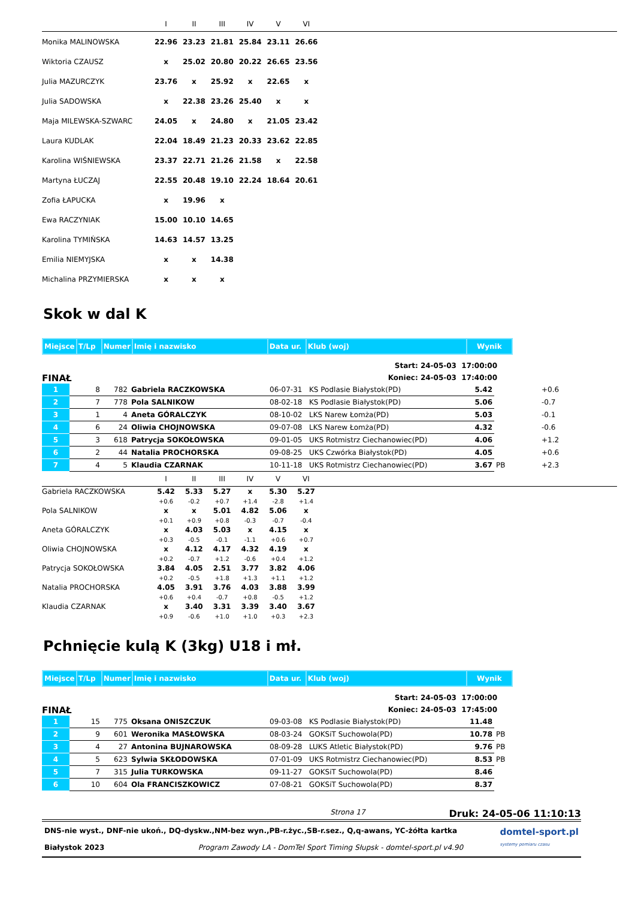| | I | II | III | IV | V | VI | |
| --- | --- | --- | --- | --- | --- | --- | --- |
| Monika MALINOWSKA | 22.96 | 23.23 | 21.81 | 25.84 | 23.11 | 26.66 | |
| Wiktoria CZAUSZ | x | 25.02 | 20.80 | 20.22 | 26.65 | 23.56 | |
| Julia MAZURCZYK | 23.76 | x | 25.92 | x | 22.65 | x | |
| Julia SADOWSKA | x | 22.38 | 23.26 | 25.40 | x | x | |
| Maja MILEWSKA-SZWARC | 24.05 | x | 24.80 | x | 21.05 | 23.42 | |
| Laura KUDLAK | 22.04 | 18.49 | 21.23 | 20.33 | 23.62 | 22.85 | |
| Karolina WIŚNIEWSKA | 23.37 | 22.71 | 21.26 | 21.58 | x | 22.58 | |
| Martyna ŁUCZAJ | 22.55 | 20.48 | 19.10 | 22.24 | 18.64 | 20.61 | |
| Zofia ŁAPUCKA | x | 19.96 | x | | | | |
| Ewa RACZYNIAK | 15.00 | 10.10 | 14.65 | | | | |
| Karolina TYMIŃSKA | 14.63 | 14.57 | 13.25 | | | | |
| Emilia NIEMYJSKA | x | x | 14.38 | | | | |
| Michalina PRZYMIERSKA | x | x | x | | | | |
Skok w dal K
| Miejsce | T/Lp | Numer | Imię i nazwisko | Data ur. | Klub (woj) | Wynik |
FINAŁ
Start: 24-05-03 17:00:00
Koniec: 24-05-03 17:40:00
| 1 | 8 | 782 | Gabriela RACZKOWSKA | 06-07-31 | KS Podlasie Białystok(PD) | 5.42 | | +0.6 |
| 2 | 7 | 778 | Pola SALNIKOW | 08-02-18 | KS Podlasie Białystok(PD) | 5.06 | | -0.7 |
| 3 | 1 | 4 | Aneta GÓRALCZYK | 08-10-02 | LKS Narew Łomża(PD) | 5.03 | | -0.1 |
| 4 | 6 | 24 | Oliwia CHOJNOWSKA | 09-07-08 | LKS Narew Łomża(PD) | 4.32 | | -0.6 |
| 5 | 3 | 618 | Patrycja SOKOŁOWSKA | 09-01-05 | UKS Rotmistrz Ciechanowiec(PD) | 4.06 | | +1.2 |
| 6 | 2 | 44 | Natalia PROCHORSKA | 09-08-25 | UKS Czwórka Białystok(PD) | 4.05 | | +0.6 |
| 7 | 4 | 5 | Klaudia CZARNAK | 10-11-18 | UKS Rotmistrz Ciechanowiec(PD) | 3.67 | PB | +2.3 |
| | I | II | III | IV | V | VI | |
| --- | --- | --- | --- | --- | --- | --- | --- |
| Gabriela RACZKOWSKA | 5.42 | 5.33 | 5.27 | x | 5.30 | 5.27 | |
| | +0.6 | -0.2 | +0.7 | +1.4 | -2.8 | +1.4 | |
| Pola SALNIKOW | x | x | 5.01 | 4.82 | 5.06 | x | |
| | +0.1 | +0.9 | +0.8 | -0.3 | -0.7 | -0.4 | |
| Aneta GÓRALCZYK | x | 4.03 | 5.03 | x | 4.15 | x | |
| | +0.3 | -0.5 | -0.1 | -1.1 | +0.6 | +0.7 | |
| Oliwia CHOJNOWSKA | x | 4.12 | 4.17 | 4.32 | 4.19 | x | |
| | +0.2 | -0.7 | +1.2 | -0.6 | +0.4 | +1.2 | |
| Patrycja SOKOŁOWSKA | 3.84 | 4.05 | 2.51 | 3.77 | 3.82 | 4.06 | |
| | +0.2 | -0.5 | +1.8 | +1.3 | +1.1 | +1.2 | |
| Natalia PROCHORSKA | 4.05 | 3.91 | 3.76 | 4.03 | 3.88 | 3.99 | |
| | +0.6 | +0.4 | -0.7 | +0.8 | -0.5 | +1.2 | |
| Klaudia CZARNAK | x | 3.40 | 3.31 | 3.39 | 3.40 | 3.67 | |
| | +0.9 | -0.6 | +1.0 | +1.0 | +0.3 | +2.3 | |
Pchnięcie kulą K (3kg) U18 i mł.
| Miejsce | T/Lp | Numer | Imię i nazwisko | Data ur. | Klub (woj) | Wynik |
FINAŁ
Start: 24-05-03 17:00:00
Koniec: 24-05-03 17:45:00
| 1 | 15 | 775 | Oksana ONISZCZUK | 09-03-08 | KS Podlasie Białystok(PD) | 11.48 | |
| 2 | 9 | 601 | Weronika MASŁOWSKA | 08-03-24 | GOKSiT Suchowola(PD) | 10.78 | PB |
| 3 | 4 | 27 | Antonina BUJNAROWSKA | 08-09-28 | LUKS Atletic Białystok(PD) | 9.76 | PB |
| 4 | 5 | 623 | Sylwia SKŁODOWSKA | 07-01-09 | UKS Rotmistrz Ciechanowiec(PD) | 8.53 | PB |
| 5 | 7 | 315 | Julia TURKOWSKA | 09-11-27 | GOKSiT Suchowola(PD) | 8.46 | |
| 6 | 10 | 604 | Ola FRANCISZKOWICZ | 07-08-21 | GOKSiT Suchowola(PD) | 8.37 | |
Strona 17 Druk: 24-05-06 11:10:13
DNS-nie wyst., DNF-nie ukoń., DQ-dyskw.,NM-bez wyn.,PB-r.życ.,SB-r.sez., Q,q-awans, YC-żółta kartka
Białystok 2023 Program Zawody LA - DomTel Sport Timing Słupsk - domtel-sport.pl v4.90
domtel-sport.pl
systemy pomiaru czasu